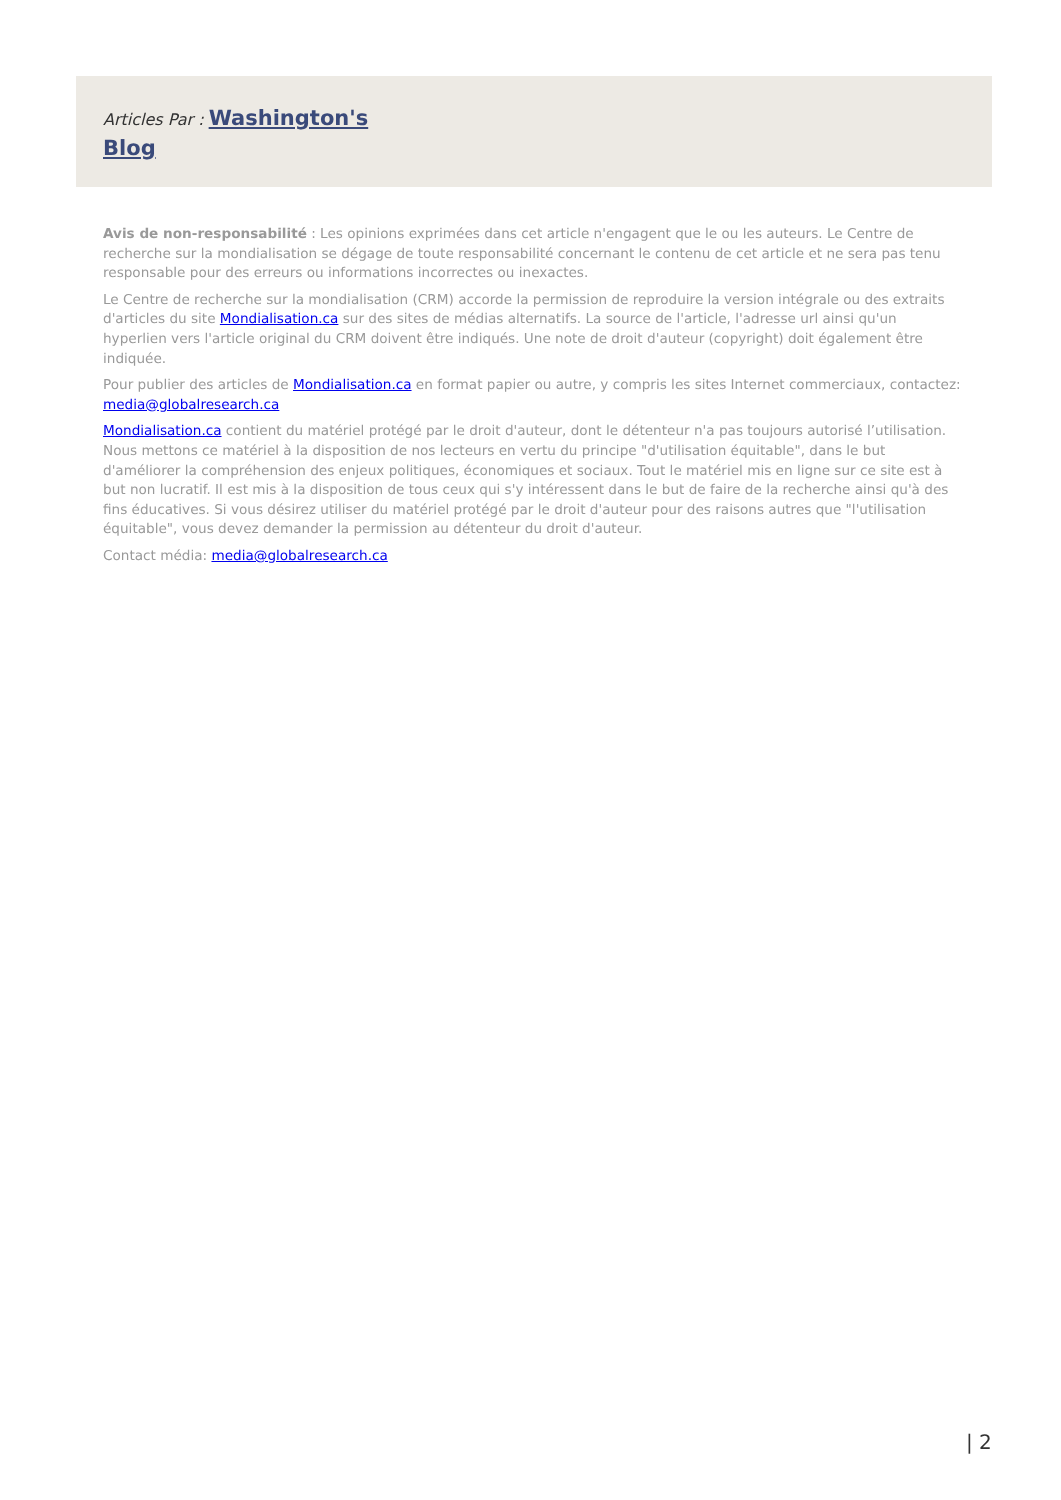Articles Par : Washington's Blog
Avis de non-responsabilité : Les opinions exprimées dans cet article n'engagent que le ou les auteurs. Le Centre de recherche sur la mondialisation se dégage de toute responsabilité concernant le contenu de cet article et ne sera pas tenu responsable pour des erreurs ou informations incorrectes ou inexactes.
Le Centre de recherche sur la mondialisation (CRM) accorde la permission de reproduire la version intégrale ou des extraits d'articles du site Mondialisation.ca sur des sites de médias alternatifs. La source de l'article, l'adresse url ainsi qu'un hyperlien vers l'article original du CRM doivent être indiqués. Une note de droit d'auteur (copyright) doit également être indiquée.
Pour publier des articles de Mondialisation.ca en format papier ou autre, y compris les sites Internet commerciaux, contactez: media@globalresearch.ca
Mondialisation.ca contient du matériel protégé par le droit d'auteur, dont le détenteur n'a pas toujours autorisé l’utilisation. Nous mettons ce matériel à la disposition de nos lecteurs en vertu du principe "d'utilisation équitable", dans le but d'améliorer la compréhension des enjeux politiques, économiques et sociaux. Tout le matériel mis en ligne sur ce site est à but non lucratif. Il est mis à la disposition de tous ceux qui s'y intéressent dans le but de faire de la recherche ainsi qu'à des fins éducatives. Si vous désirez utiliser du matériel protégé par le droit d'auteur pour des raisons autres que "l'utilisation équitable", vous devez demander la permission au détenteur du droit d'auteur.
Contact média: media@globalresearch.ca
| 2